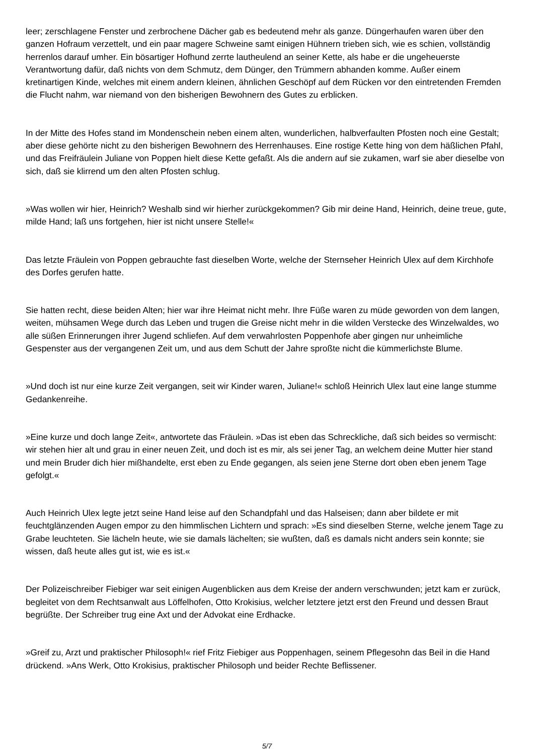leer; zerschlagene Fenster und zerbrochene Dächer gab es bedeutend mehr als ganze. Düngerhaufen waren über den ganzen Hofraum verzettelt, und ein paar magere Schweine samt einigen Hühnern trieben sich, wie es schien, vollständig herrenlos darauf umher. Ein bösartiger Hofhund zerrte lautheulend an seiner Kette, als habe er die ungeheuerste Verantwortung dafür, daß nichts von dem Schmutz, dem Dünger, den Trümmern abhanden komme. Außer einem kretinartigen Kinde, welches mit einem andern kleinen, ähnlichen Geschöpf auf dem Rücken vor den eintretenden Fremden die Flucht nahm, war niemand von den bisherigen Bewohnern des Gutes zu erblicken.
In der Mitte des Hofes stand im Mondenschein neben einem alten, wunderlichen, halbverfaulten Pfosten noch eine Gestalt; aber diese gehörte nicht zu den bisherigen Bewohnern des Herrenhauses. Eine rostige Kette hing von dem häßlichen Pfahl, und das Freifräulein Juliane von Poppen hielt diese Kette gefaßt. Als die andern auf sie zukamen, warf sie aber dieselbe von sich, daß sie klirrend um den alten Pfosten schlug.
»Was wollen wir hier, Heinrich? Weshalb sind wir hierher zurückgekommen? Gib mir deine Hand, Heinrich, deine treue, gute, milde Hand; laß uns fortgehen, hier ist nicht unsere Stelle!«
Das letzte Fräulein von Poppen gebrauchte fast dieselben Worte, welche der Sternseher Heinrich Ulex auf dem Kirchhofe des Dorfes gerufen hatte.
Sie hatten recht, diese beiden Alten; hier war ihre Heimat nicht mehr. Ihre Füße waren zu müde geworden von dem langen, weiten, mühsamen Wege durch das Leben und trugen die Greise nicht mehr in die wilden Verstecke des Winzelwaldes, wo alle süßen Erinnerungen ihrer Jugend schliefen. Auf dem verwahrlosten Poppenhofe aber gingen nur unheimliche Gespenster aus der vergangenen Zeit um, und aus dem Schutt der Jahre sproßte nicht die kümmerlichste Blume.
»Und doch ist nur eine kurze Zeit vergangen, seit wir Kinder waren, Juliane!« schloß Heinrich Ulex laut eine lange stumme Gedankenreihe.
»Eine kurze und doch lange Zeit«, antwortete das Fräulein. »Das ist eben das Schreckliche, daß sich beides so vermischt: wir stehen hier alt und grau in einer neuen Zeit, und doch ist es mir, als sei jener Tag, an welchem deine Mutter hier stand und mein Bruder dich hier mißhandelte, erst eben zu Ende gegangen, als seien jene Sterne dort oben eben jenem Tage gefolgt.«
Auch Heinrich Ulex legte jetzt seine Hand leise auf den Schandpfahl und das Halseisen; dann aber bildete er mit feuchtglänzenden Augen empor zu den himmlischen Lichtern und sprach: »Es sind dieselben Sterne, welche jenem Tage zu Grabe leuchteten. Sie lächeln heute, wie sie damals lächelten; sie wußten, daß es damals nicht anders sein konnte; sie wissen, daß heute alles gut ist, wie es ist.«
Der Polizeischreiber Fiebiger war seit einigen Augenblicken aus dem Kreise der andern verschwunden; jetzt kam er zurück, begleitet von dem Rechtsanwalt aus Löffelhofen, Otto Krokisius, welcher letztere jetzt erst den Freund und dessen Braut begrüßte. Der Schreiber trug eine Axt und der Advokat eine Erdhacke.
»Greif zu, Arzt und praktischer Philosoph!« rief Fritz Fiebiger aus Poppenhagen, seinem Pflegesohn das Beil in die Hand drückend. »Ans Werk, Otto Krokisius, praktischer Philosoph und beider Rechte Beflissener.
5/7